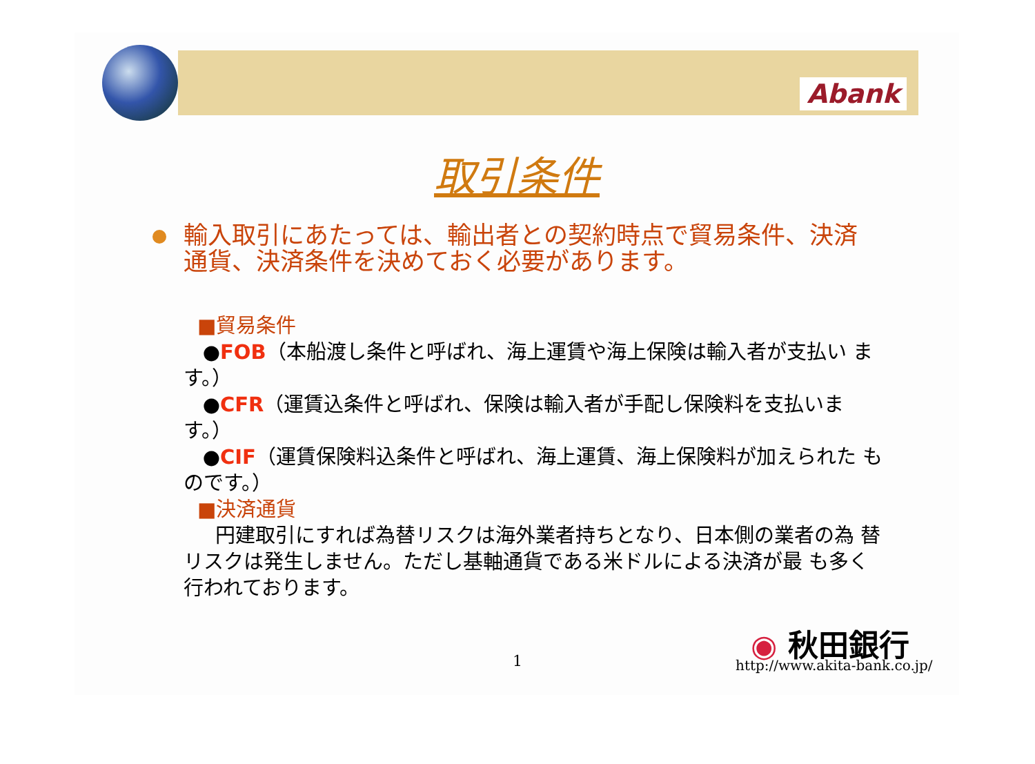Abank
取引条件
輸入取引にあたっては、輸出者との契約時点で貿易条件、決済通貨、決済条件を決めておく必要があります。
■貿易条件
●FOB（本船渡し条件と呼ばれ、海上運賃や海上保険は輸入者が支払い ます。）
●CFR（運賃込条件と呼ばれ、保険は輸入者が手配し保険料を支払いま す。）
●CIF（運賃保険料込条件と呼ばれ、海上運賃、海上保険料が加えられた ものです。）
■決済通貨
円建取引にすれば為替リスクは海外業者持ちとなり、日本側の業者の為 替リスクは発生しません。ただし基軸通貨である米ドルによる決済が最 も多く行われております。
1
◉ 秋田銀行
http://www.akita-bank.co.jp/